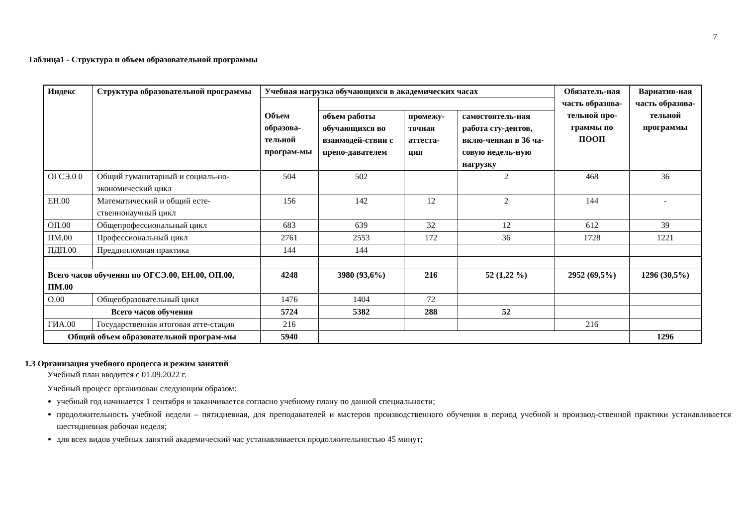7
Таблица1 - Структура и объем образовательной программы
| Индекс | Структура образовательной программы | Учебная нагрузка обучающихся в академических часах | | | | Обязатель-ная часть образова-тельной про-граммы по ПООП | Вариатив-ная часть образова-тельной программы |
| --- | --- | --- | --- | --- | --- | --- | --- |
| | | Объем образова-тельной програм-мы | | | | | |
| | | | объем работы обучающихся во взаимодей-ствии с препо-давателем | промежу-точная аттеста-ция | самостоятель-ная работа сту-дентов, вклю-ченная в 36 ча-совую недель-ную нагрузку | | |
| ОГСЭ.0 0 | Общий гуманитарный и социаль-но-экономический цикл | 504 | 502 | | 2 | 468 | 36 |
| ЕН.00 | Математический и общий есте-ственнонаучный цикл | 156 | 142 | 12 | 2 | 144 | - |
| ОП.00 | Общепрофессиональный цикл | 683 | 639 | 32 | 12 | 612 | 39 |
| ПМ.00 | Профессиональный цикл | 2761 | 2553 | 172 | 36 | 1728 | 1221 |
| ПДП.00 | Преддипломная практика | 144 | 144 | | | | |
| Всего часов обучения по ОГСЭ.00, ЕН.00, ОП.00, ПМ.00 | | 4248 | 3980 (93,6%) | 216 | 52 (1,22 %) | 2952 (69,5%) | 1296 (30,5%) |
| О.00 | Общеобразовательный цикл | 1476 | 1404 | 72 | | | |
| Всего часов обучения | | 5724 | 5382 | 288 | 52 | | |
| ГИА.00 | Государственная итоговая атте-стация | 216 | | | | 216 | |
| Общий объем образовательной програм-мы | | 5940 | | | | | 1296 |
1.3 Организация учебного процесса и режим занятий
Учебный план вводится с 01.09.2022 г.
Учебный процесс организован следующим образом:
учебный год начинается 1 сентября и заканчивается согласно учебному плану по данной специальности;
продолжительность учебной недели – пятидневная, для преподавателей и мастеров производственного обучения в период учебной и производ-ственной практики устанавливается шестидневная рабочая неделя;
для всех видов учебных занятий академический час устанавливается продолжительностью 45 минут;